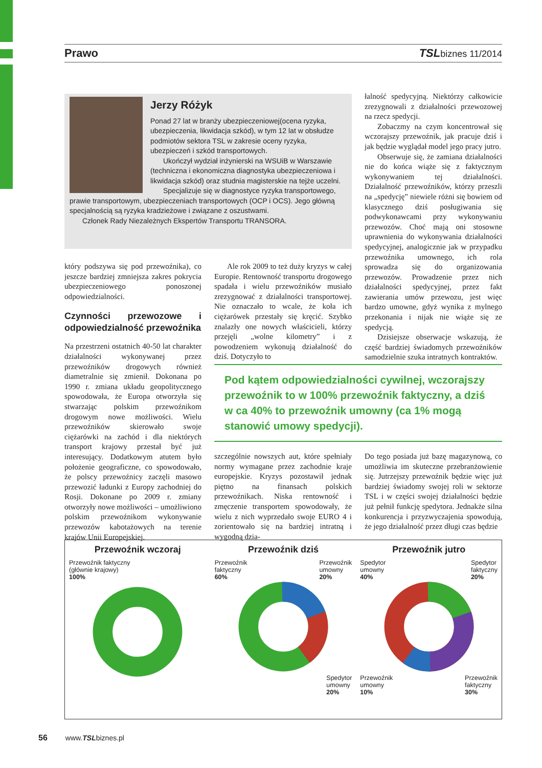Prawo TSLbiznes 11/2014
Jerzy Różyk
Ponad 27 lat w branży ubezpieczeniowej(ocena ryzyka, ubezpieczenia, likwidacja szkód), w tym 12 lat w obsłudze podmiotów sektora TSL w zakresie oceny ryzyka, ubezpieczeń i szkód transportowych.
Ukończył wydział inżynierski na WSUiB w Warszawie (techniczna i ekonomiczna diagnostyka ubezpieczeniowa i likwidacja szkód) oraz studnia magisterskie na tejże uczelni.
Specjalizuje się w diagnostyce ryzyka transportowego, prawie transportowym, ubezpieczeniach transportowych (OCP i OCS). Jego główną specjalnością są ryzyka kradzieżowe i związane z oszustwami.
Członek Rady Niezależnych Ekspertów Transportu TRANSORA.
który podszywa się pod przewoźnika), co jeszcze bardziej zmniejsza zakres pokrycia ubezpieczeniowego ponoszonej odpowiedzialności.
Czynności przewozowe i odpowiedzialność przewoźnika
Na przestrzeni ostatnich 40-50 lat charakter działalności wykonywanej przez przewoźników drogowych również diametralnie się zmienił. Dokonana po 1990 r. zmiana układu geopolitycznego spowodowała, że Europa otworzyła się stwarzając polskim przewoźnikom drogowym nowe możliwości. Wielu przewoźników skierowało swoje ciężarówki na zachód i dla niektórych transport krajowy przestał być już interesujący. Dodatkowym atutem było położenie geograficzne, co spowodowało, że polscy przewoźnicy zaczęli masowo przewozić ładunki z Europy zachodniej do Rosji. Dokonane po 2009 r. zmiany otworzyły nowe możliwości – umożliwiono polskim przewoźnikom wykonywanie przewozów kabotażowych na terenie krajów Unii Europejskiej.
Ale rok 2009 to też duży kryzys w całej Europie. Rentowność transportu drogowego spadała i wielu przewoźników musiało zrezygnować z działalności transportowej. Nie oznaczało to wcale, że koła ich ciężarówek przestały się kręcić. Szybko znalazły one nowych właścicieli, którzy przejęli „wolne kilometry” i z powodzeniem wykonują działalność do dziś. Dotyczyło to
łalność spedycyjną. Niektórzy całkowicie zrezygnowali z działalności przewozowej na rzecz spedycji.
Zobaczmy na czym koncentrował się wczorajszy przewoźnik, jak pracuje dziś i jak będzie wyglądał model jego pracy jutro.
Obserwuje się, że zamiana działalności nie do końca wiąże się z faktycznym wykonywaniem tej działalności. Działalność przewoźników, którzy przeszli na „spedycję” niewiele różni się bowiem od klasycznego dziś posługiwania się podwykonawcami przy wykonywaniu przewozów. Choć mają oni stosowne uprawnienia do wykonywania działalności spedycyjnej, analogicznie jak w przypadku przewoźnika umownego, ich rola sprowadza się do organizowania przewozów. Prowadzenie przez nich działalności spedycyjnej, przez fakt zawierania umów przewozu, jest więc bardzo umowne, gdyż wynika z mylnego przekonania i nijak nie wiąże się ze spedycją.
Dzisiejsze obserwacje wskazują, że część bardziej świadomych przewoźników samodzielnie szuka intratnych kontraktów.
Pod kątem odpowiedzialności cywilnej, wczorajszy przewoźnik to w 100% przewoźnik faktyczny, a dziś w ca 40% to przewoźnik umowny (ca 1% mogą stanowić umowy spedycji).
szczególnie nowszych aut, które spełniały normy wymagane przez zachodnie kraje europejskie. Kryzys pozostawił jednak piętno na finansach polskich przewoźnikach. Niska rentowność i zmęczenie transportem spowodowały, że wielu z nich wyprzedało swoje EURO 4 i zorientowało się na bardziej intratną i wygodną dzia-
Do tego posiada już bazę magazynową, co umożliwia im skuteczne przebranżowienie się. Jutrzejszy przewoźnik będzie więc już bardziej świadomy swojej roli w sektorze TSL i w części swojej działalności będzie już pełnił funkcję spedytora. Jednakże silna konkurencja i przyzwyczajenia spowodują, że jego działalność przez długi czas będzie
Przewoźnik wczoraj
Przewoźnik faktyczny
(głównie krajowy)
100%
Przewoźnik dziś
Przewoźnik
faktyczny
60% Przewoźnik
umowny
20%
Spedytor
umowny
20%
Przewoźnik jutro
Spedytor
umowny
40% Spedytor
faktyczny
20%
Przewoźnik
umowny
10% Przewoźnik
faktyczny
30%
56 www.TSLbiznes.pl